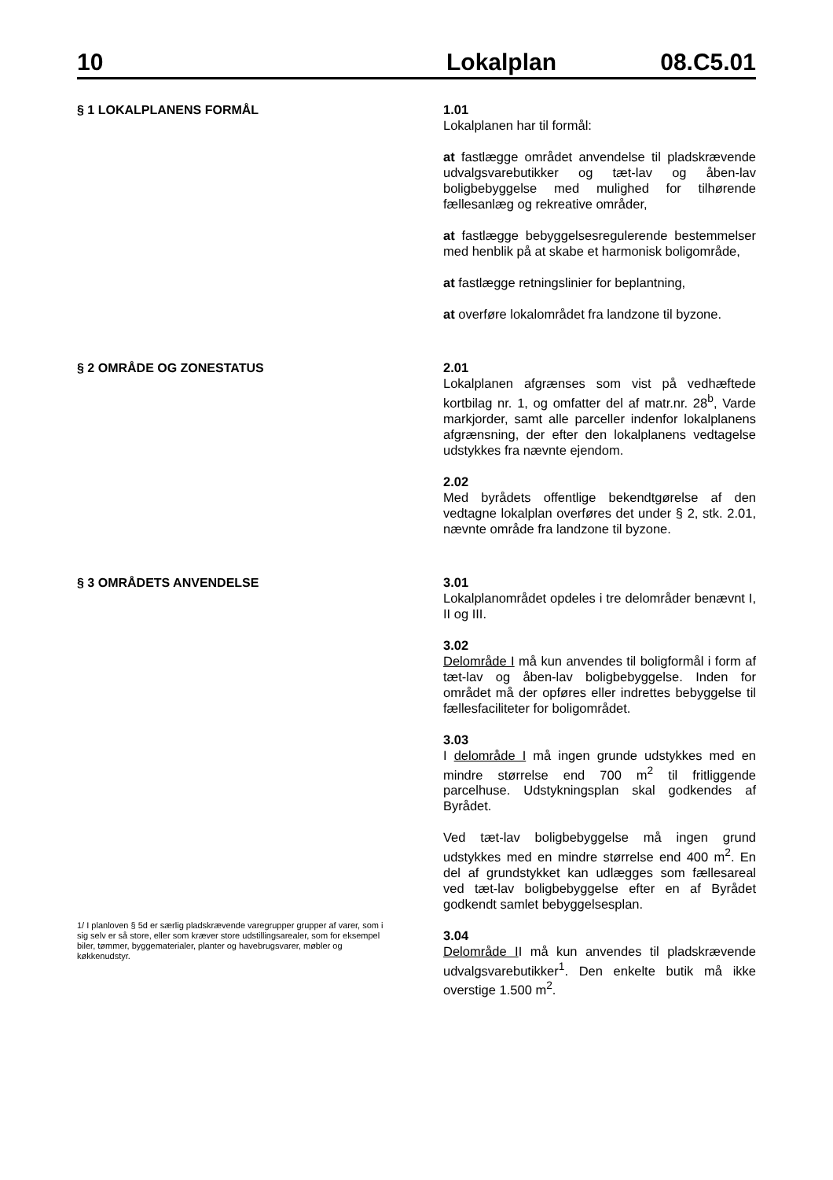10 Lokalplan 08.C5.01
§ 1 LOKALPLANENS FORMÅL
1.01
Lokalplanen har til formål:
at fastlægge området anvendelse til pladskrævende udvalgsvarebutikker og tæt-lav og åben-lav boligbebyggelse med mulighed for tilhørende fællesanlæg og rekreative områder,
at fastlægge bebyggelsesregulerende bestemmelser med henblik på at skabe et harmonisk boligområde,
at fastlægge retningslinier for beplantning,
at overføre lokalområdet fra landzone til byzone.
§ 2 OMRÅDE OG ZONESTATUS
2.01
Lokalplanen afgrænses som vist på vedhæftede kortbilag nr. 1, og omfatter del af matr.nr. 28<sup>b</sup>, Varde markjorder, samt alle parceller indenfor lokalplanens afgrænsning, der efter den lokalplanens vedtagelse udstykkes fra nævnte ejendom.
2.02
Med byrådets offentlige bekendtgørelse af den vedtagne lokalplan overføres det under § 2, stk. 2.01, nævnte område fra landzone til byzone.
§ 3 OMRÅDETS ANVENDELSE
1/ I planloven § 5d er særlig pladskrævende varegrupper grupper af varer, som i sig selv er så store, eller som kræver store udstillingsarealer, som for eksempel biler, tømmer, byggematerialer, planter og havebrugsvarer, møbler og køkkenudstyr.
3.01
Lokalplanområdet opdeles i tre delområder benævnt I, II og III.
3.02
Delområde I må kun anvendes til boligformål i form af tæt-lav og åben-lav boligbebyggelse. Inden for området må der opføres eller indrettes bebyggelse til fællesfaciliteter for boligområdet.
3.03
I delområde I må ingen grunde udstykkes med en mindre størrelse end 700 m<sup>2</sup> til fritliggende parcelhuse. Udstykningsplan skal godkendes af Byrådet.
Ved tæt-lav boligbebyggelse må ingen grund udstykkes med en mindre størrelse end 400 m<sup>2</sup>. En del af grundstykket kan udlægges som fællesareal ved tæt-lav boligbebyggelse efter en af Byrådet godkendt samlet bebyggelsesplan.
3.04
Delområde II må kun anvendes til pladskrævende udvalgsvarebutikker<sup>1</sup>. Den enkelte butik må ikke overstige 1.500 m<sup>2</sup>.